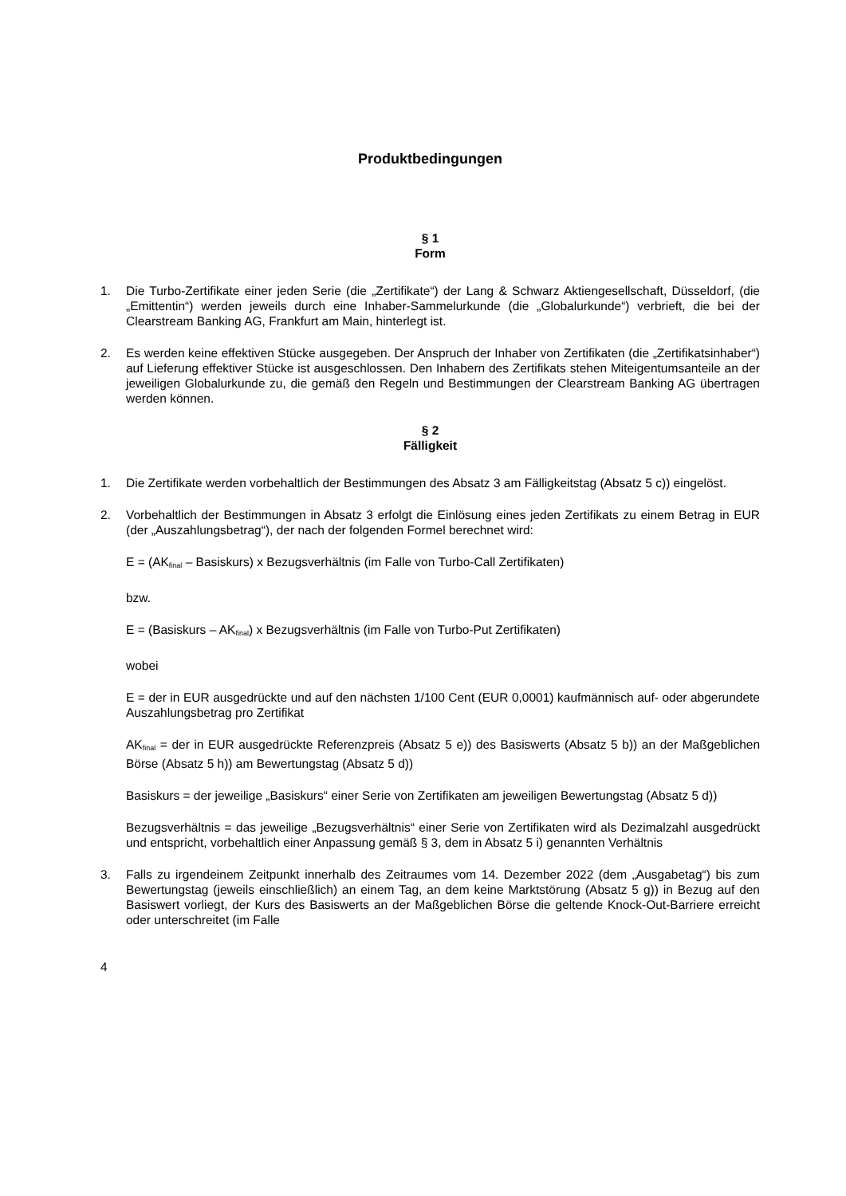Produktbedingungen
§ 1
Form
1. Die Turbo-Zertifikate einer jeden Serie (die „Zertifikate“) der Lang & Schwarz Aktiengesellschaft, Düsseldorf, (die „Emittentin“) werden jeweils durch eine Inhaber-Sammelurkunde (die „Globalurkunde“) verbrieft, die bei der Clearstream Banking AG, Frankfurt am Main, hinterlegt ist.
2. Es werden keine effektiven Stücke ausgegeben. Der Anspruch der Inhaber von Zertifikaten (die „Zertifikatsinhaber“) auf Lieferung effektiver Stücke ist ausgeschlossen. Den Inhabern des Zertifikats stehen Miteigentumsanteile an der jeweiligen Globalurkunde zu, die gemäß den Regeln und Bestimmungen der Clearstream Banking AG übertragen werden können.
§ 2
Fälligkeit
1. Die Zertifikate werden vorbehaltlich der Bestimmungen des Absatz 3 am Fälligkeitstag (Absatz 5 c)) eingelöst.
2. Vorbehaltlich der Bestimmungen in Absatz 3 erfolgt die Einlösung eines jeden Zertifikats zu einem Betrag in EUR (der „Auszahlungsbetrag“), der nach der folgenden Formel berechnet wird:
E = (AK<sub>final</sub> – Basiskurs) x Bezugsverhältnis (im Falle von Turbo-Call Zertifikaten)
bzw.
E = (Basiskurs – AK<sub>final</sub>) x Bezugsverhältnis (im Falle von Turbo-Put Zertifikaten)
wobei
E = der in EUR ausgedrückte und auf den nächsten 1/100 Cent (EUR 0,0001) kaufmännisch auf- oder abgerundete Auszahlungsbetrag pro Zertifikat
AK<sub>final</sub> = der in EUR ausgedrückte Referenzpreis (Absatz 5 e)) des Basiswerts (Absatz 5 b)) an der Maßgeblichen Börse (Absatz 5 h)) am Bewertungstag (Absatz 5 d))
Basiskurs = der jeweilige „Basiskurs“ einer Serie von Zertifikaten am jeweiligen Bewertungstag (Absatz 5 d))
Bezugsverhältnis = das jeweilige „Bezugsverhältnis“ einer Serie von Zertifikaten wird als Dezimalzahl ausgedrückt und entspricht, vorbehaltlich einer Anpassung gemäß § 3, dem in Absatz 5 i) genannten Verhältnis
3. Falls zu irgendeinem Zeitpunkt innerhalb des Zeitraumes vom 14. Dezember 2022 (dem „Ausgabetag“) bis zum Bewertungstag (jeweils einschließlich) an einem Tag, an dem keine Marktstörung (Absatz 5 g)) in Bezug auf den Basiswert vorliegt, der Kurs des Basiswerts an der Maßgeblichen Börse die geltende Knock-Out-Barriere erreicht oder unterschreitet (im Falle
4